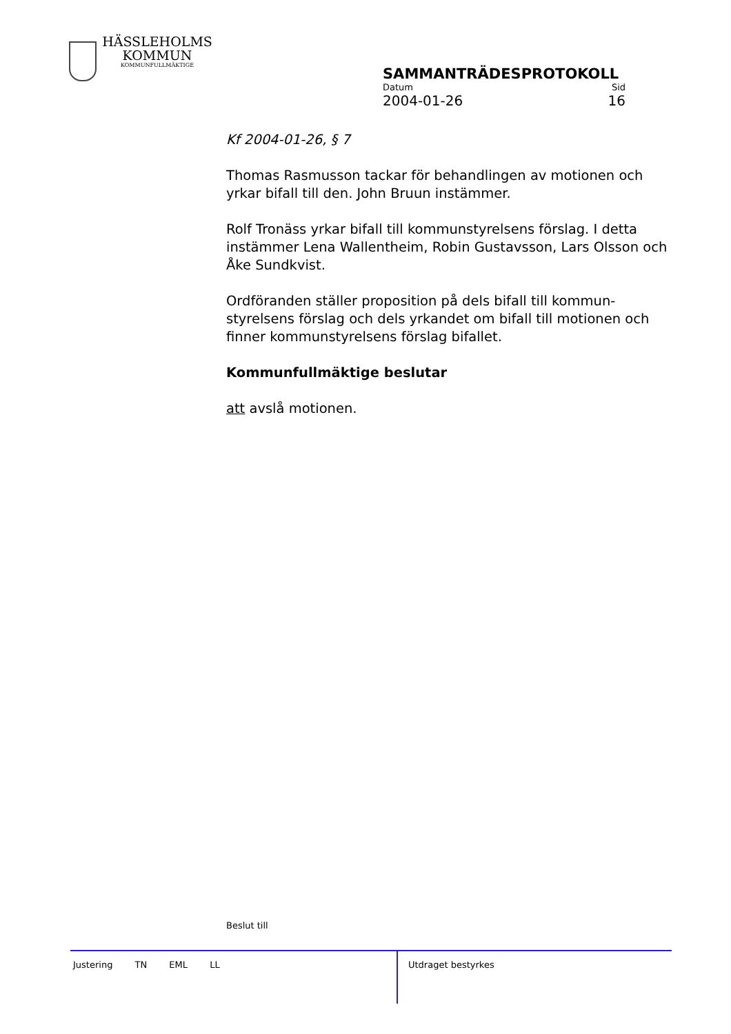HÄSSLEHOLMS
KOMMUN
KOMMUNFULLMÄKTIGE
SAMMANTRÄDESPROTOKOLL
Datum Sid
2004-01-26 16
Kf 2004-01-26, § 7
Thomas Rasmusson tackar för behandlingen av motionen och yrkar bifall till den. John Bruun instämmer.
Rolf Tronäss yrkar bifall till kommunstyrelsens förslag. I detta instämmer Lena Wallentheim, Robin Gustavsson, Lars Olsson och Åke Sundkvist.
Ordföranden ställer proposition på dels bifall till kommun-styrelsens förslag och dels yrkandet om bifall till motionen och finner kommunstyrelsens förslag bifallet.
Kommunfullmäktige beslutar
att avslå motionen.
Beslut till
Justering TN EML LL Utdraget bestyrkes